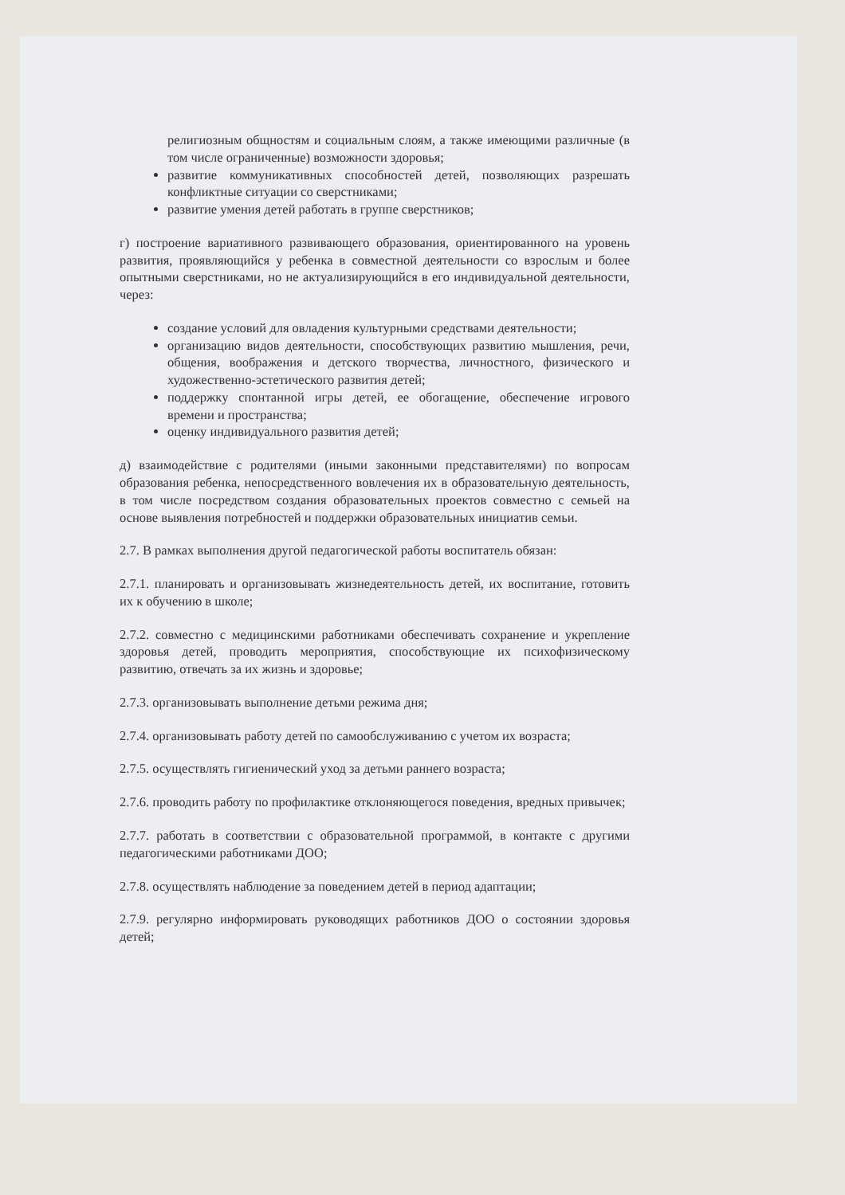религиозным общностям и социальным слоям, а также имеющими различные (в том числе ограниченные) возможности здоровья;
развитие коммуникативных способностей детей, позволяющих разрешать конфликтные ситуации со сверстниками;
развитие умения детей работать в группе сверстников;
г) построение вариативного развивающего образования, ориентированного на уровень развития, проявляющийся у ребенка в совместной деятельности со взрослым и более опытными сверстниками, но не актуализирующийся в его индивидуальной деятельности, через:
создание условий для овладения культурными средствами деятельности;
организацию видов деятельности, способствующих развитию мышления, речи, общения, воображения и детского творчества, личностного, физического и художественно-эстетического развития детей;
поддержку спонтанной игры детей, ее обогащение, обеспечение игрового времени и пространства;
оценку индивидуального развития детей;
д) взаимодействие с родителями (иными законными представителями) по вопросам образования ребенка, непосредственного вовлечения их в образовательную деятельность, в том числе посредством создания образовательных проектов совместно с семьей на основе выявления потребностей и поддержки образовательных инициатив семьи.
2.7. В рамках выполнения другой педагогической работы воспитатель обязан:
2.7.1. планировать и организовывать жизнедеятельность детей, их воспитание, готовить их к обучению в школе;
2.7.2. совместно с медицинскими работниками обеспечивать сохранение и укрепление здоровья детей, проводить мероприятия, способствующие их психофизическому развитию, отвечать за их жизнь и здоровье;
2.7.3. организовывать выполнение детьми режима дня;
2.7.4. организовывать работу детей по самообслуживанию с учетом их возраста;
2.7.5. осуществлять гигиенический уход за детьми раннего возраста;
2.7.6. проводить работу по профилактике отклоняющегося поведения, вредных привычек;
2.7.7. работать в соответствии с образовательной программой, в контакте с другими педагогическими работниками ДОО;
2.7.8. осуществлять наблюдение за поведением детей в период адаптации;
2.7.9. регулярно информировать руководящих работников ДОО о состоянии здоровья детей;